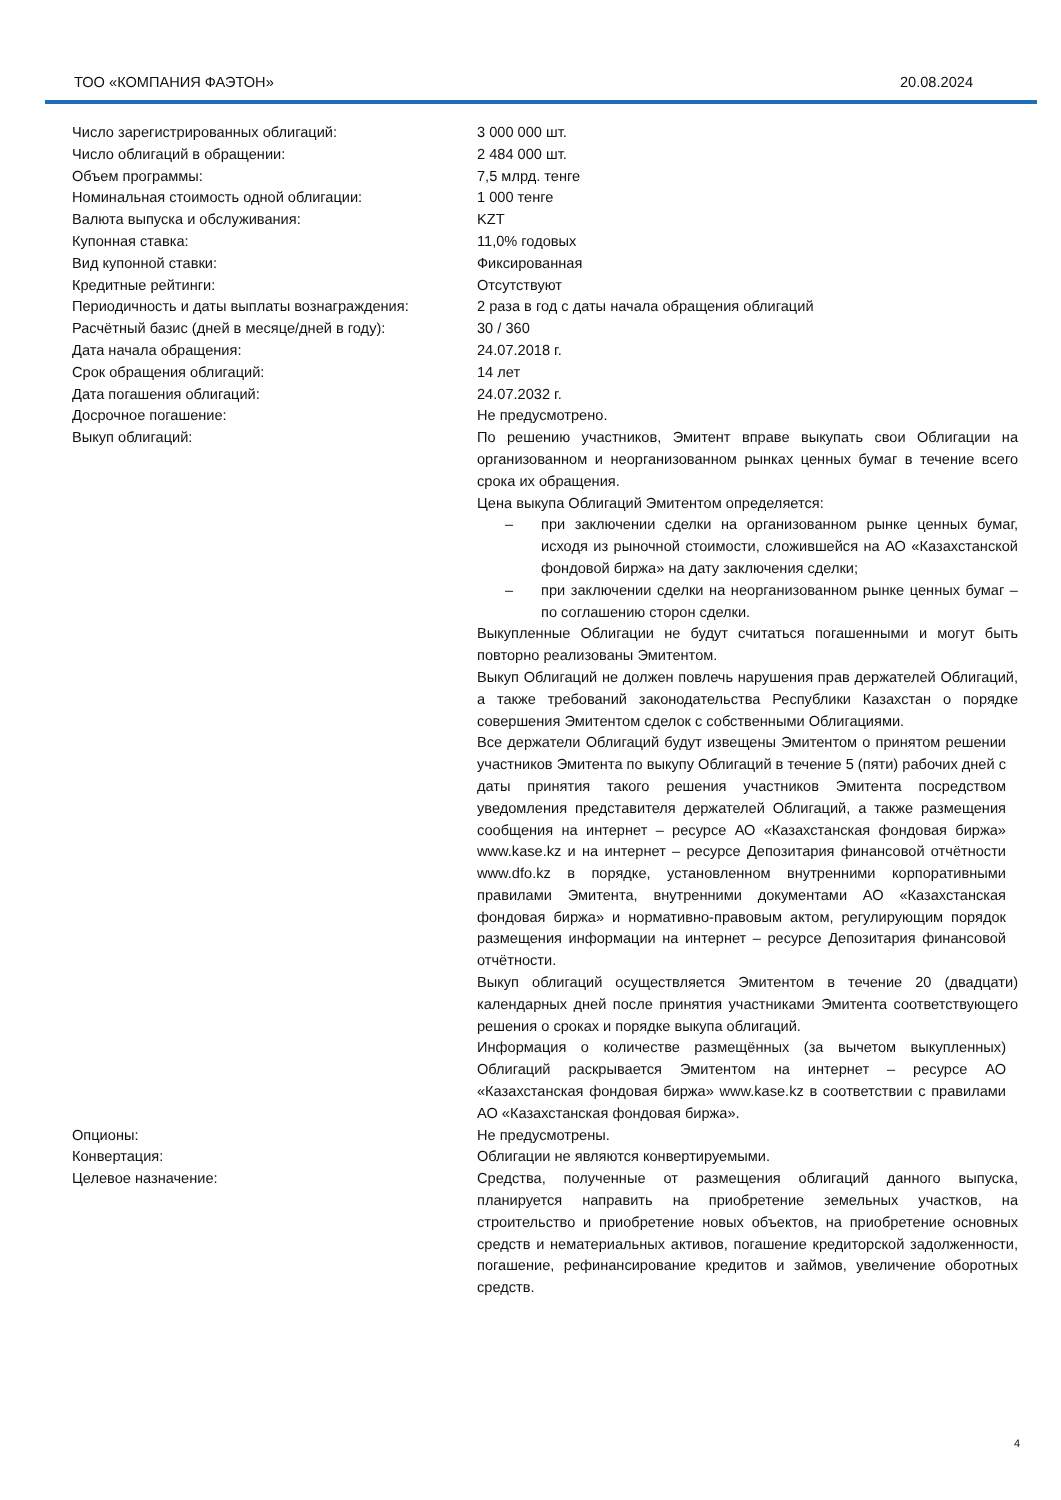ТОО «КОМПАНИЯ ФАЭТОН» 20.08.2024
| Число зарегистрированных облигаций: | 3 000 000 шт. |
| Число облигаций в обращении: | 2 484 000 шт. |
| Объем программы: | 7,5 млрд. тенге |
| Номинальная стоимость одной облигации: | 1 000 тенге |
| Валюта выпуска и обслуживания: | KZT |
| Купонная ставка: | 11,0% годовых |
| Вид купонной ставки: | Фиксированная |
| Кредитные рейтинги: | Отсутствуют |
| Периодичность и даты выплаты вознаграждения: | 2 раза в год с даты начала обращения облигаций |
| Расчётный базис (дней в месяце/дней в году): | 30 / 360 |
| Дата начала обращения: | 24.07.2018 г. |
| Срок обращения облигаций: | 14 лет |
| Дата погашения облигаций: | 24.07.2032 г. |
| Досрочное погашение: | Не предусмотрено. |
| Выкуп облигаций: | По решению участников, Эмитент вправе выкупать свои Облигации на организованном и неорганизованном рынках ценных бумаг в течение всего срока их обращения. Цена выкупа Облигаций Эмитентом определяется: – при заключении сделки на организованном рынке ценных бумаг, исходя из рыночной стоимости, сложившейся на АО «Казахстанской фондовой биржа» на дату заключения сделки; – при заключении сделки на неорганизованном рынке ценных бумаг – по соглашению сторон сделки. Выкупленные Облигации не будут считаться погашенными и могут быть повторно реализованы Эмитентом. Выкуп Облигаций не должен повлечь нарушения прав держателей Облигаций, а также требований законодательства Республики Казахстан о порядке совершения Эмитентом сделок с собственными Облигациями. Все держатели Облигаций будут извещены Эмитентом о принятом решении участников Эмитента по выкупу Облигаций в течение 5 (пяти) рабочих дней с даты принятия такого решения участников Эмитента посредством уведомления представителя держателей Облигаций, а также размещения сообщения на интернет – ресурсе АО «Казахстанская фондовая биржа» www.kase.kz и на интернет – ресурсе Депозитария финансовой отчётности www.dfo.kz в порядке, установленном внутренними корпоративными правилами Эмитента, внутренними документами АО «Казахстанская фондовая биржа» и нормативно-правовым актом, регулирующим порядок размещения информации на интернет – ресурсе Депозитария финансовой отчётности. Выкуп облигаций осуществляется Эмитентом в течение 20 (двадцати) календарных дней после принятия участниками Эмитента соответствующего решения о сроках и порядке выкупа облигаций. Информация о количестве размещённых (за вычетом выкупленных) Облигаций раскрывается Эмитентом на интернет – ресурсе АО «Казахстанская фондовая биржа» www.kase.kz в соответствии с правилами АО «Казахстанская фондовая биржа». |
| Опционы: | Не предусмотрены. |
| Конвертация: | Облигации не являются конвертируемыми. |
| Целевое назначение: | Средства, полученные от размещения облигаций данного выпуска, планируется направить на приобретение земельных участков, на строительство и приобретение новых объектов, на приобретение основных средств и нематериальных активов, погашение кредиторской задолженности, погашение, рефинансирование кредитов и займов, увеличение оборотных средств. |
4